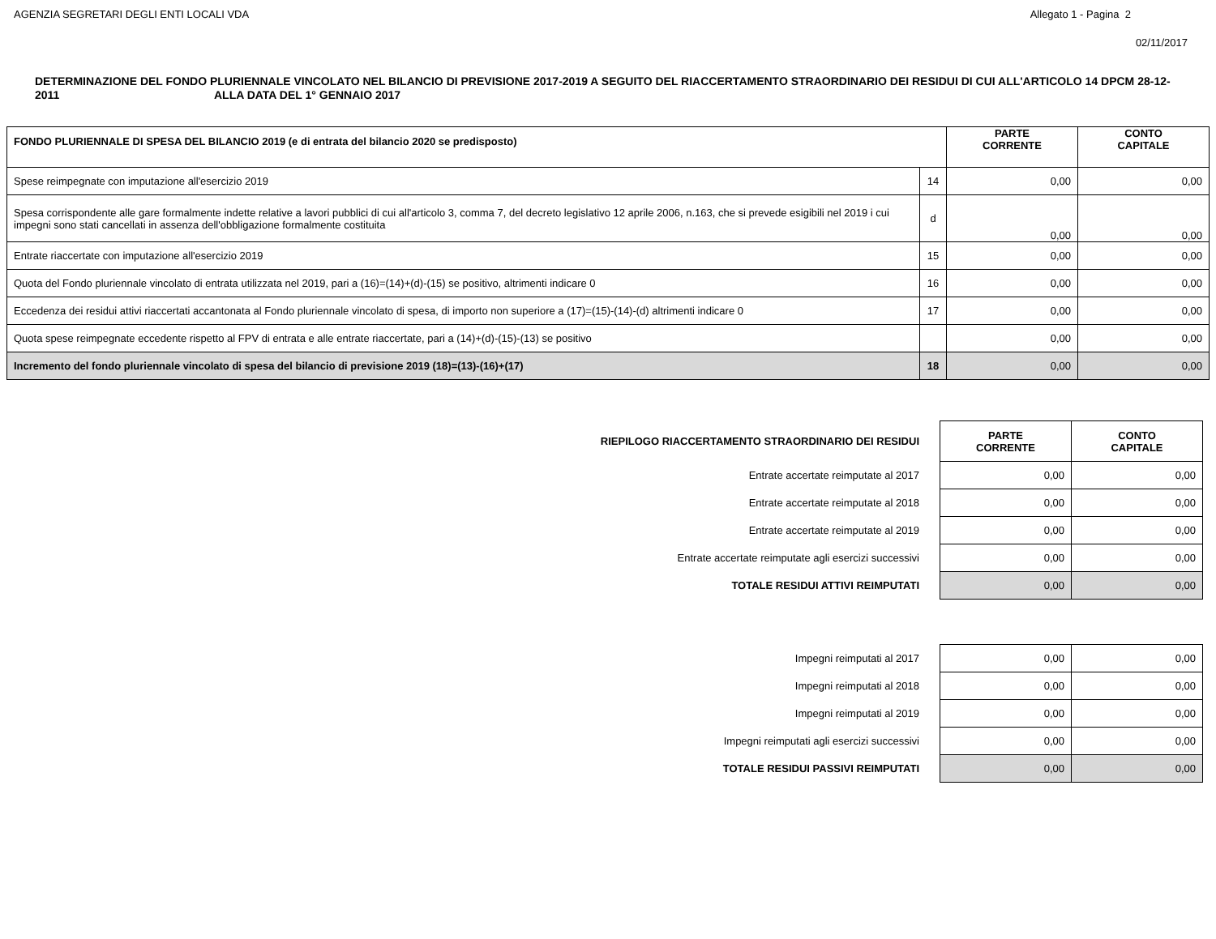AGENZIA SEGRETARI DEGLI ENTI LOCALI VDA Allegato 1 - Pagina 2
02/11/2017
DETERMINAZIONE DEL FONDO PLURIENNALE VINCOLATO NEL BILANCIO DI PREVISIONE 2017-2019 A SEGUITO DEL RIACCERTAMENTO STRAORDINARIO DEI RESIDUI DI CUI ALL'ARTICOLO 14 DPCM 28-12-2011 ALLA DATA DEL 1° GENNAIO 2017
| FONDO PLURIENNALE DI SPESA DEL BILANCIO 2019 (e di entrata del bilancio 2020 se predisposto) | | PARTE CORRENTE | CONTO CAPITALE |
| --- | --- | --- | --- |
| Spese reimpegnate con imputazione all'esercizio 2019 | 14 | 0,00 | 0,00 |
| Spesa corrispondente alle gare formalmente indette relative a lavori pubblici di cui all'articolo 3, comma 7, del decreto legislativo 12 aprile 2006, n.163, che si prevede esigibili nel 2019 i cui impegni sono stati cancellati in assenza dell'obbligazione formalmente costituita | d | 0,00 | 0,00 |
| Entrate riaccertate con imputazione all'esercizio 2019 | 15 | 0,00 | 0,00 |
| Quota del Fondo pluriennale vincolato di entrata utilizzata nel 2019, pari a (16)=(14)+(d)-(15) se positivo, altrimenti indicare 0 | 16 | 0,00 | 0,00 |
| Eccedenza dei residui attivi riaccertati accantonata al Fondo pluriennale vincolato di spesa, di importo non superiore a (17)=(15)-(14)-(d) altrimenti indicare 0 | 17 | 0,00 | 0,00 |
| Quota spese reimpegnate eccedente rispetto al FPV di entrata e alle entrate riaccertate, pari a (14)+(d)-(15)-(13) se positivo | | 0,00 | 0,00 |
| Incremento del fondo pluriennale vincolato di spesa del bilancio di previsione 2019 (18)=(13)-(16)+(17) | 18 | 0,00 | 0,00 |
| RIEPILOGO RIACCERTAMENTO STRAORDINARIO DEI RESIDUI | PARTE CORRENTE | CONTO CAPITALE |
| Entrate accertate reimputate al 2017 | 0,00 | 0,00 |
| Entrate accertate reimputate al 2018 | 0,00 | 0,00 |
| Entrate accertate reimputate al 2019 | 0,00 | 0,00 |
| Entrate accertate reimputate agli esercizi successivi | 0,00 | 0,00 |
| TOTALE RESIDUI ATTIVI REIMPUTATI | 0,00 | 0,00 |
| Impegni reimputati al 2017 | 0,00 | 0,00 |
| Impegni reimputati al 2018 | 0,00 | 0,00 |
| Impegni reimputati al 2019 | 0,00 | 0,00 |
| Impegni reimputati agli esercizi successivi | 0,00 | 0,00 |
| TOTALE RESIDUI PASSIVI REIMPUTATI | 0,00 | 0,00 |